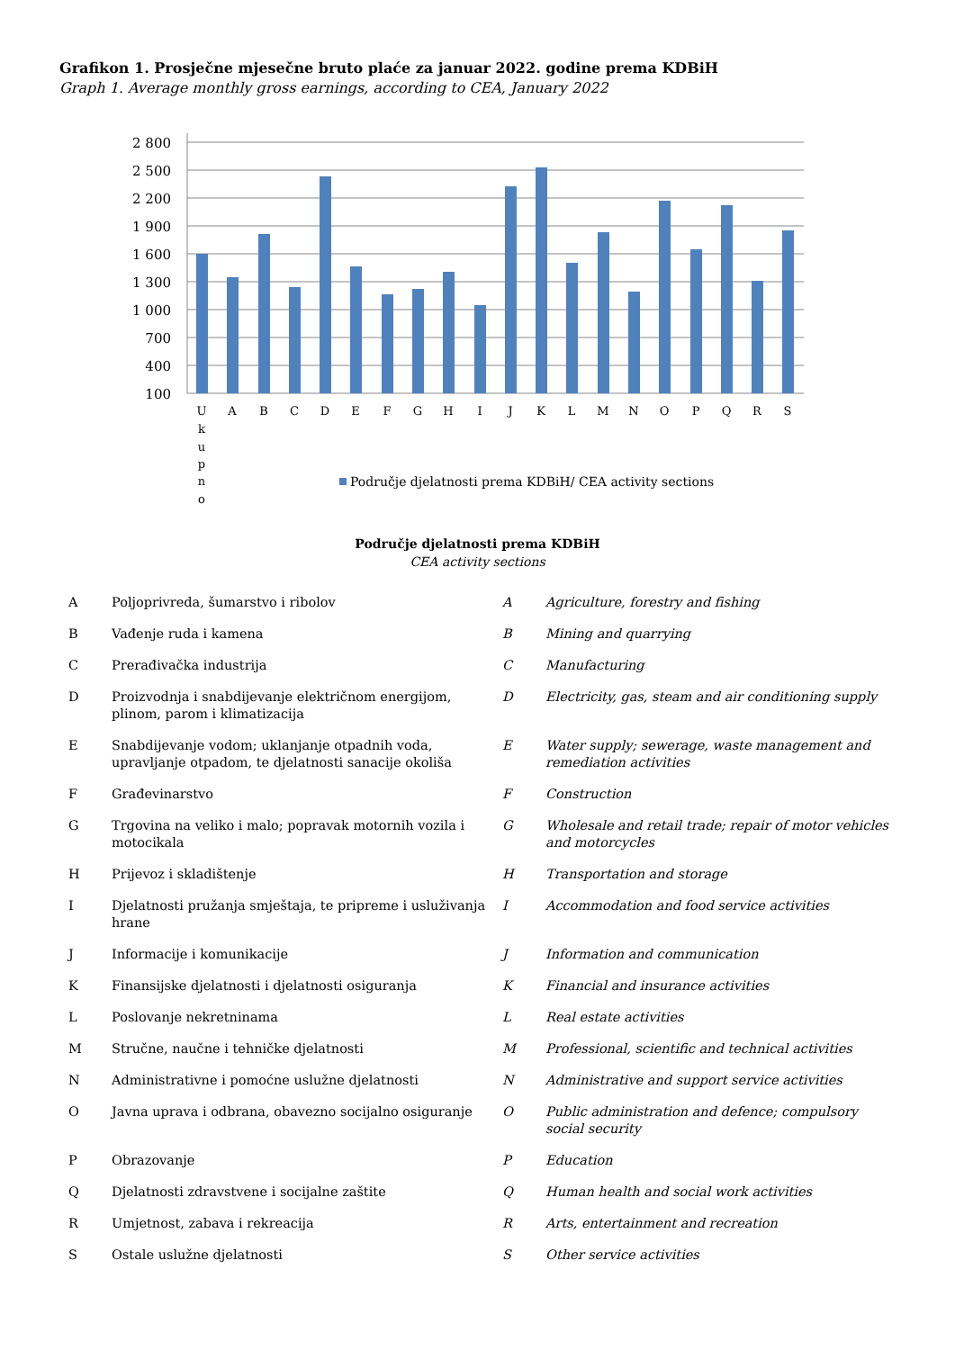Grafikon 1. Prosječne mjesečne bruto plaće za januar 2022. godine prema KDBiH
Graph 1. Average monthly gross earnings, according to CEA, January 2022
2 800
2 500
2 200
1 900
1 600
1 300
1 000
700
400
100
U
k
u
p
n
o
A
B
C
D
E
F
G
H
I
J
K
L
M
N
O
P
Q
R
S
Područje djelatnosti prema KDBiH/ CEA activity sections
Područje djelatnosti prema KDBiH
CEA activity sections
| A | Poljoprivreda, šumarstvo i ribolov | A | Agriculture, forestry and fishing |
| B | Vađenje ruda i kamena | B | Mining and quarrying |
| C | Prerađivačka industrija | C | Manufacturing |
| D | Proizvodnja i snabdijevanje električnom energijom, plinom, parom i klimatizacija | D | Electricity, gas, steam and air conditioning supply |
| E | Snabdijevanje vodom; uklanjanje otpadnih voda, upravljanje otpadom, te djelatnosti sanacije okoliša | E | Water supply; sewerage, waste management and remediation activities |
| F | Građevinarstvo | F | Construction |
| G | Trgovina na veliko i malo; popravak motornih vozila i motocikala | G | Wholesale and retail trade; repair of motor vehicles and motorcycles |
| H | Prijevoz i skladištenje | H | Transportation and storage |
| I | Djelatnosti pružanja smještaja, te pripreme i usluživanja hrane | I | Accommodation and food service activities |
| J | Informacije i komunikacije | J | Information and communication |
| K | Finansijske djelatnosti i djelatnosti osiguranja | K | Financial and insurance activities |
| L | Poslovanje nekretninama | L | Real estate activities |
| M | Stručne, naučne i tehničke djelatnosti | M | Professional, scientific and technical activities |
| N | Administrativne i pomoćne uslužne djelatnosti | N | Administrative and support service activities |
| O | Javna uprava i odbrana, obavezno socijalno osiguranje | O | Public administration and defence; compulsory social security |
| P | Obrazovanje | P | Education |
| Q | Djelatnosti zdravstvene i socijalne zaštite | Q | Human health and social work activities |
| R | Umjetnost, zabava i rekreacija | R | Arts, entertainment and recreation |
| S | Ostale uslužne djelatnosti | S | Other service activities |